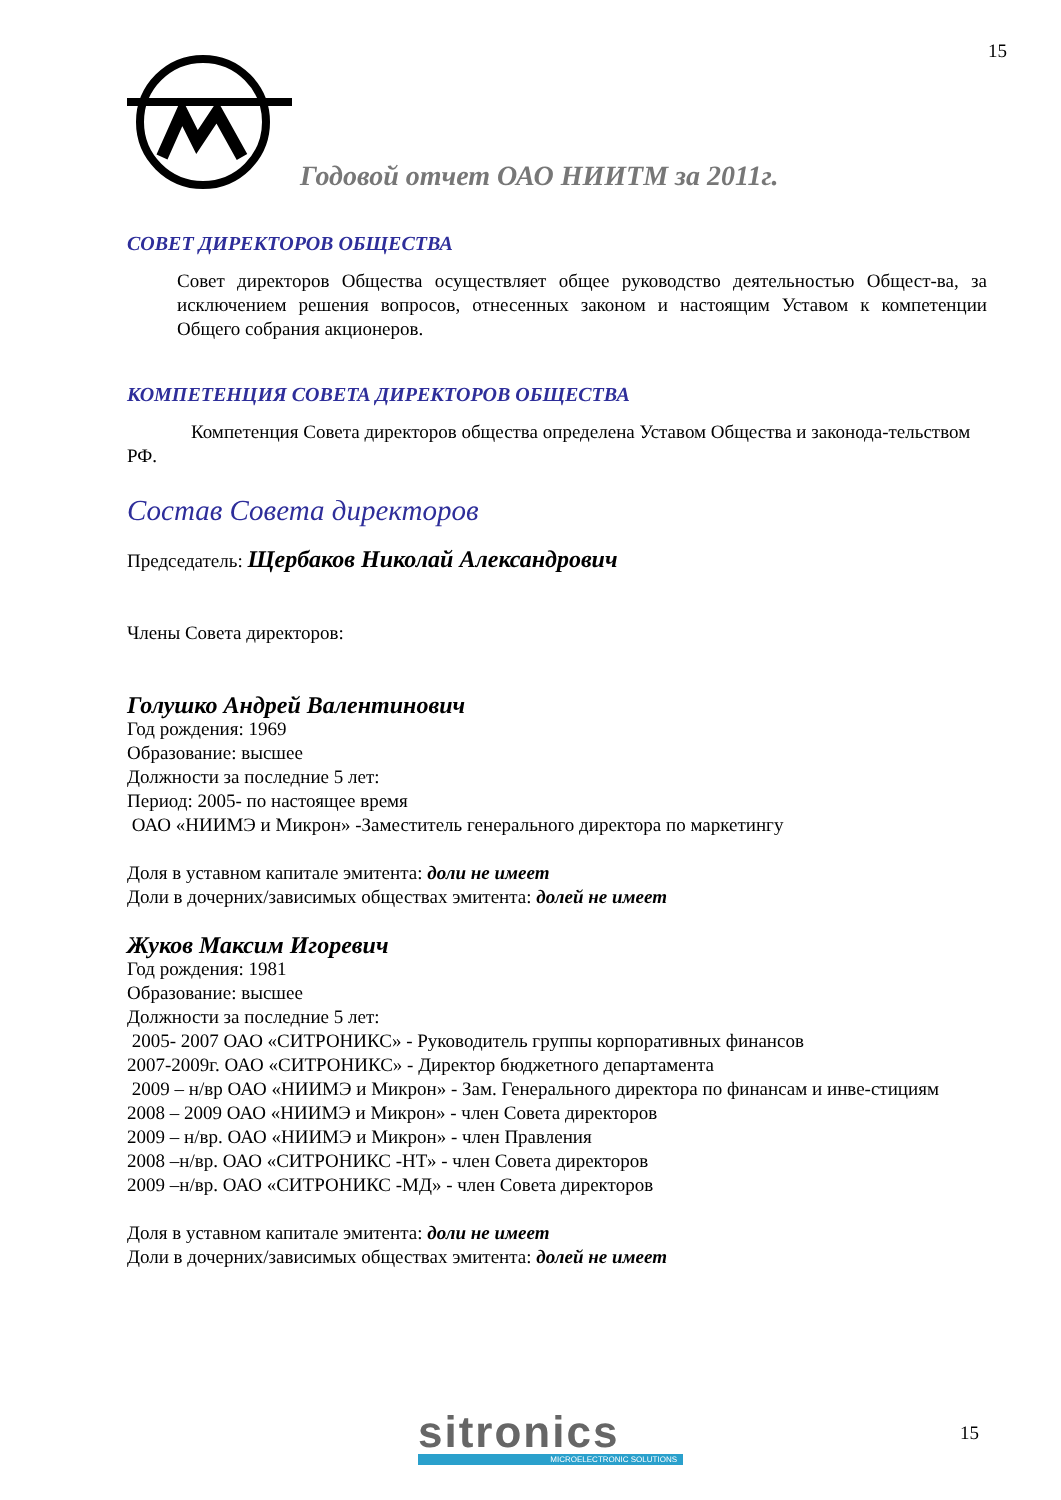15
Годовой отчет ОАО НИИТМ за 2011г.
СОВЕТ ДИРЕКТОРОВ ОБЩЕСТВА
Совет директоров Общества осуществляет общее руководство деятельностью Общест-ва, за исключением решения вопросов, отнесенных законом и настоящим Уставом к компетенции Общего собрания акционеров.
КОМПЕТЕНЦИЯ СОВЕТА ДИРЕКТОРОВ ОБЩЕСТВА
Компетенция Совета директоров общества определена Уставом Общества и законода-тельством РФ.
Состав Совета директоров
Председатель: Щербаков Николай Александрович
Члены Совета директоров:
Голушко Андрей Валентинович
Год рождения: 1969
Образование: высшее
Должности за последние 5 лет:
Период: 2005- по настоящее время
ОАО «НИИМЭ и Микрон» -Заместитель генерального директора по маркетингу
Доля в уставном капитале эмитента: доли не имеет
Доли в дочерних/зависимых обществах эмитента: долей не имеет
Жуков Максим Игоревич
Год рождения: 1981
Образование: высшее
Должности за последние 5 лет:
2005- 2007 ОАО «СИТРОНИКС» - Руководитель группы корпоративных финансов
2007-2009г. ОАО «СИТРОНИКС» - Директор бюджетного департамента
2009 – н/вр ОАО «НИИМЭ и Микрон» - Зам. Генерального директора по финансам и инве-стициям
2008 – 2009 ОАО «НИИМЭ и Микрон» - член Совета директоров
2009 – н/вр. ОАО «НИИМЭ и Микрон» - член Правления
2008 –н/вр. ОАО «СИТРОНИКС -НТ» - член Совета директоров
2009 –н/вр. ОАО «СИТРОНИКС -МД» - член Совета директоров
Доля в уставном капитале эмитента: доли не имеет
Доли в дочерних/зависимых обществах эмитента: долей не имеет
sitronics
MICROELECTRONIC SOLUTIONS
15